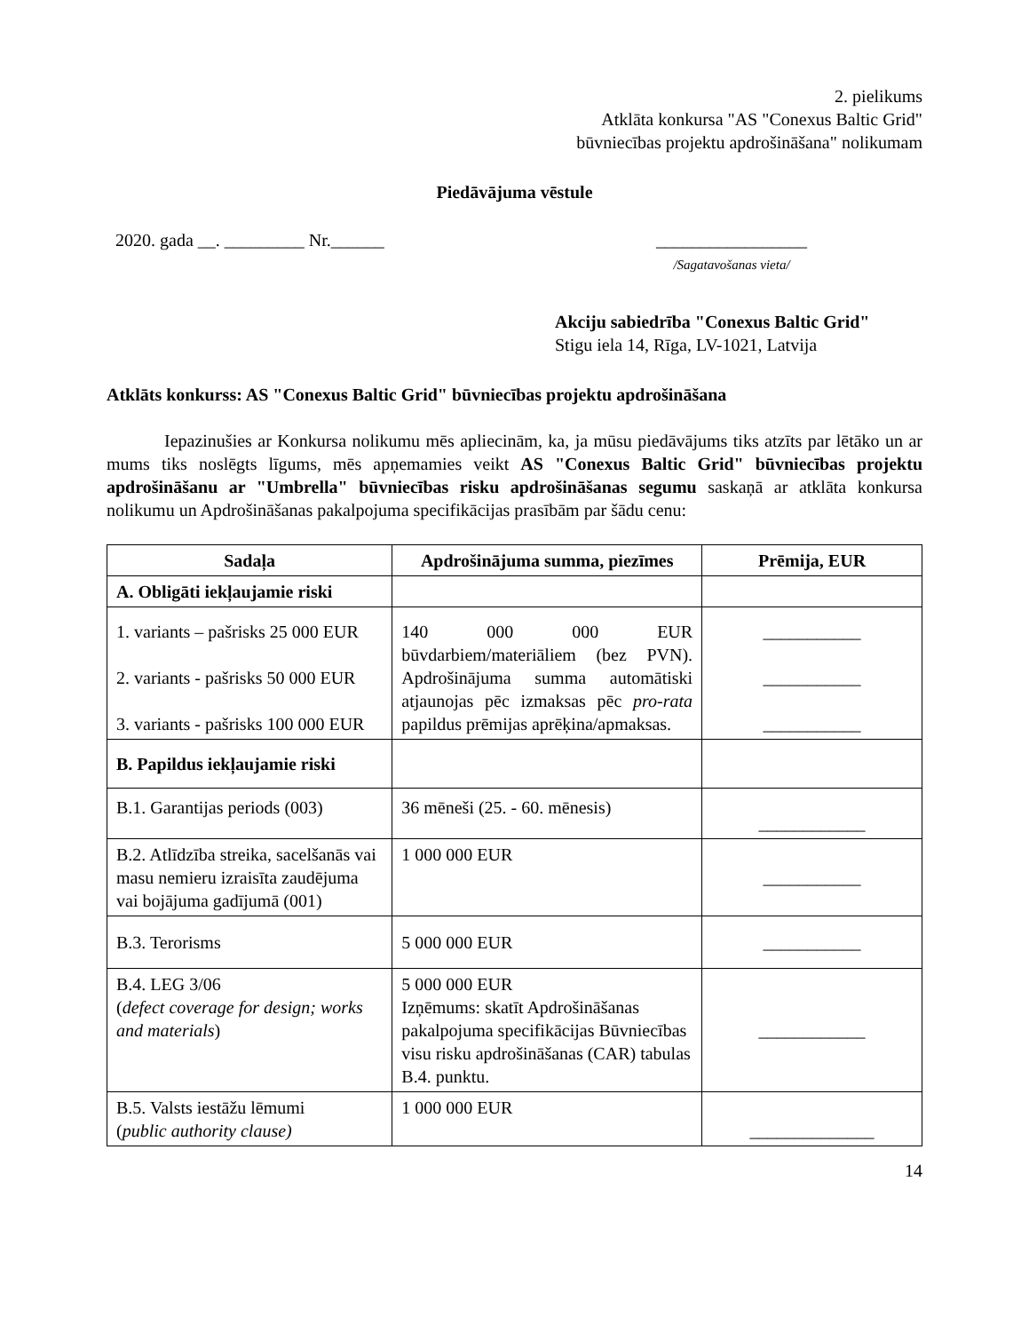2. pielikums
Atklāta konkursa "AS "Conexus Baltic Grid"
būvniecības projektu apdrošināšana" nolikumam
Piedāvājuma vēstule
2020. gada __. _________ Nr.______ _________________
/Sagatavošanas vieta/
Akciju sabiedrība "Conexus Baltic Grid"
Stigu iela 14, Rīga, LV-1021, Latvija
Atklāts konkurss: AS "Conexus Baltic Grid" būvniecības projektu apdrošināšana
Iepazinušies ar Konkursa nolikumu mēs apliecinām, ka, ja mūsu piedāvājums tiks atzīts par lētāko un ar mums tiks noslēgts līgums, mēs apņemamies veikt AS "Conexus Baltic Grid" būvniecības projektu apdrošināšanu ar "Umbrella" būvniecības risku apdrošināšanas segumu saskaņā ar atklāta konkursa nolikumu un Apdrošināšanas pakalpojuma specifikācijas prasībām par šādu cenu:
| Sadaļa | Apdrošinājuma summa, piezīmes | Prēmija, EUR |
| --- | --- | --- |
| A. Obligāti iekļaujamie riski | | |
| 1. variants – pašrisks 25 000 EUR 2. variants - pašrisks 50 000 EUR 3. variants - pašrisks 100 000 EUR | 140 000 000 EUR būvdarbiem/materiāliem (bez PVN). Apdrošinājuma summa automātiski atjaunojas pēc izmaksas pēc pro-rata papildus prēmijas aprēķina/apmaksas. | ___________ ___________ ___________ |
| B. Papildus iekļaujamie riski | | |
| B.1. Garantijas periods (003) | 36 mēneši (25. - 60. mēnesis) | ____________ |
| B.2. Atlīdzība streika, sacelšanās vai masu nemieru izraisīta zaudējuma vai bojājuma gadījumā (001) | 1 000 000 EUR | ___________ |
| B.3. Terorisms | 5 000 000 EUR | ___________ |
| B.4. LEG 3/06 ( defect coverage for design; works and materials ) | 5 000 000 EUR Izņēmums: skatīt Apdrošināšanas pakalpojuma specifikācijas Būvniecības visu risku apdrošināšanas (CAR) tabulas B.4. punktu. | ____________ |
| B.5. Valsts iestāžu lēmumi ( public authority clause) | 1 000 000 EUR | ______________ |
14